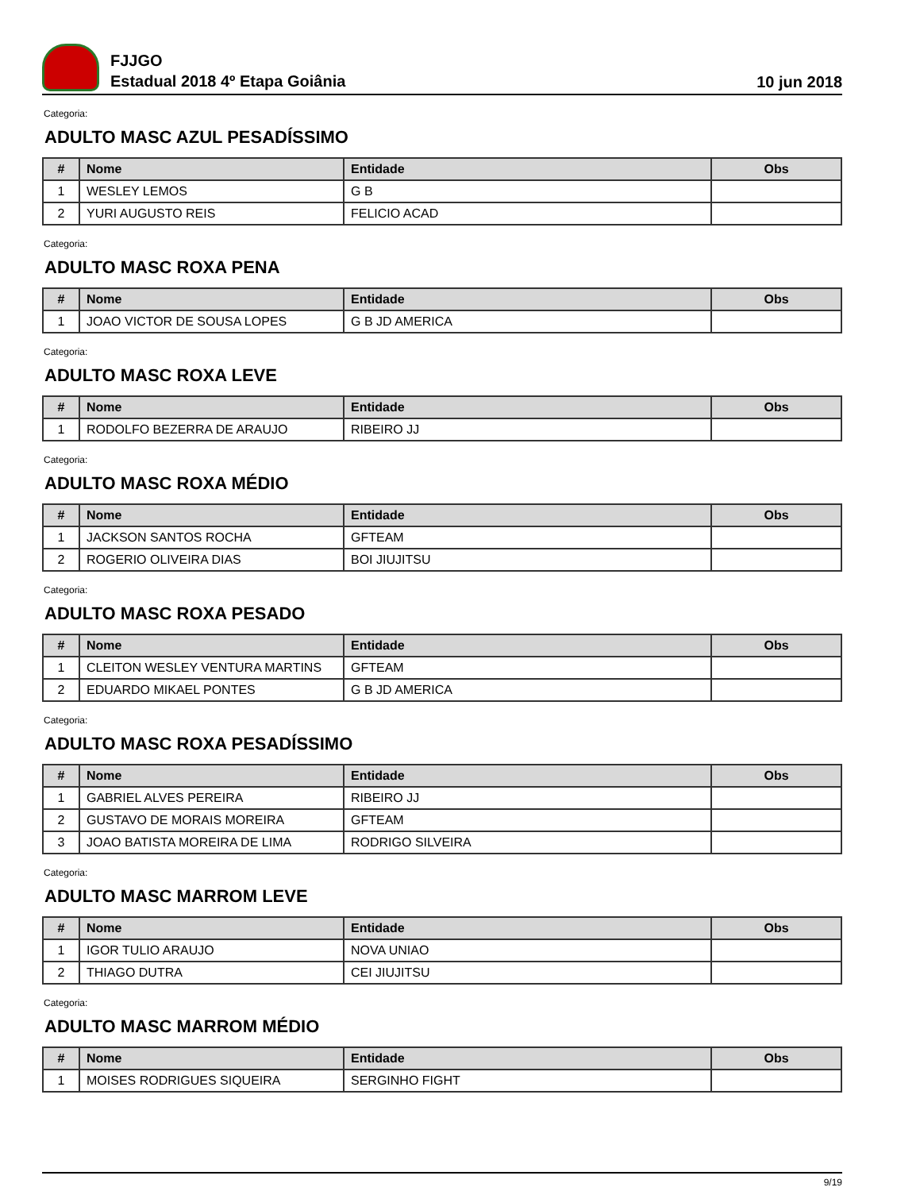FJJGO
Estadual 2018 4º Etapa Goiânia
10 jun 2018
Categoria:
ADULTO MASC AZUL PESADÍSSIMO
| # | Nome | Entidade | Obs |
| --- | --- | --- | --- |
| 1 | WESLEY LEMOS | G B | |
| 2 | YURI AUGUSTO REIS | FELICIO ACAD | |
Categoria:
ADULTO MASC ROXA PENA
| # | Nome | Entidade | Obs |
| --- | --- | --- | --- |
| 1 | JOAO VICTOR DE SOUSA LOPES | G B JD AMERICA | |
Categoria:
ADULTO MASC ROXA LEVE
| # | Nome | Entidade | Obs |
| --- | --- | --- | --- |
| 1 | RODOLFO BEZERRA DE ARAUJO | RIBEIRO JJ | |
Categoria:
ADULTO MASC ROXA MÉDIO
| # | Nome | Entidade | Obs |
| --- | --- | --- | --- |
| 1 | JACKSON SANTOS ROCHA | GFTEAM | |
| 2 | ROGERIO OLIVEIRA DIAS | BOI JIUJITSU | |
Categoria:
ADULTO MASC ROXA PESADO
| # | Nome | Entidade | Obs |
| --- | --- | --- | --- |
| 1 | CLEITON WESLEY VENTURA MARTINS | GFTEAM | |
| 2 | EDUARDO MIKAEL PONTES | G B JD AMERICA | |
Categoria:
ADULTO MASC ROXA PESADÍSSIMO
| # | Nome | Entidade | Obs |
| --- | --- | --- | --- |
| 1 | GABRIEL ALVES PEREIRA | RIBEIRO JJ | |
| 2 | GUSTAVO DE MORAIS MOREIRA | GFTEAM | |
| 3 | JOAO BATISTA MOREIRA DE LIMA | RODRIGO SILVEIRA | |
Categoria:
ADULTO MASC MARROM LEVE
| # | Nome | Entidade | Obs |
| --- | --- | --- | --- |
| 1 | IGOR TULIO ARAUJO | NOVA UNIAO | |
| 2 | THIAGO DUTRA | CEI JIUJITSU | |
Categoria:
ADULTO MASC MARROM MÉDIO
| # | Nome | Entidade | Obs |
| --- | --- | --- | --- |
| 1 | MOISES RODRIGUES SIQUEIRA | SERGINHO FIGHT | |
9/19